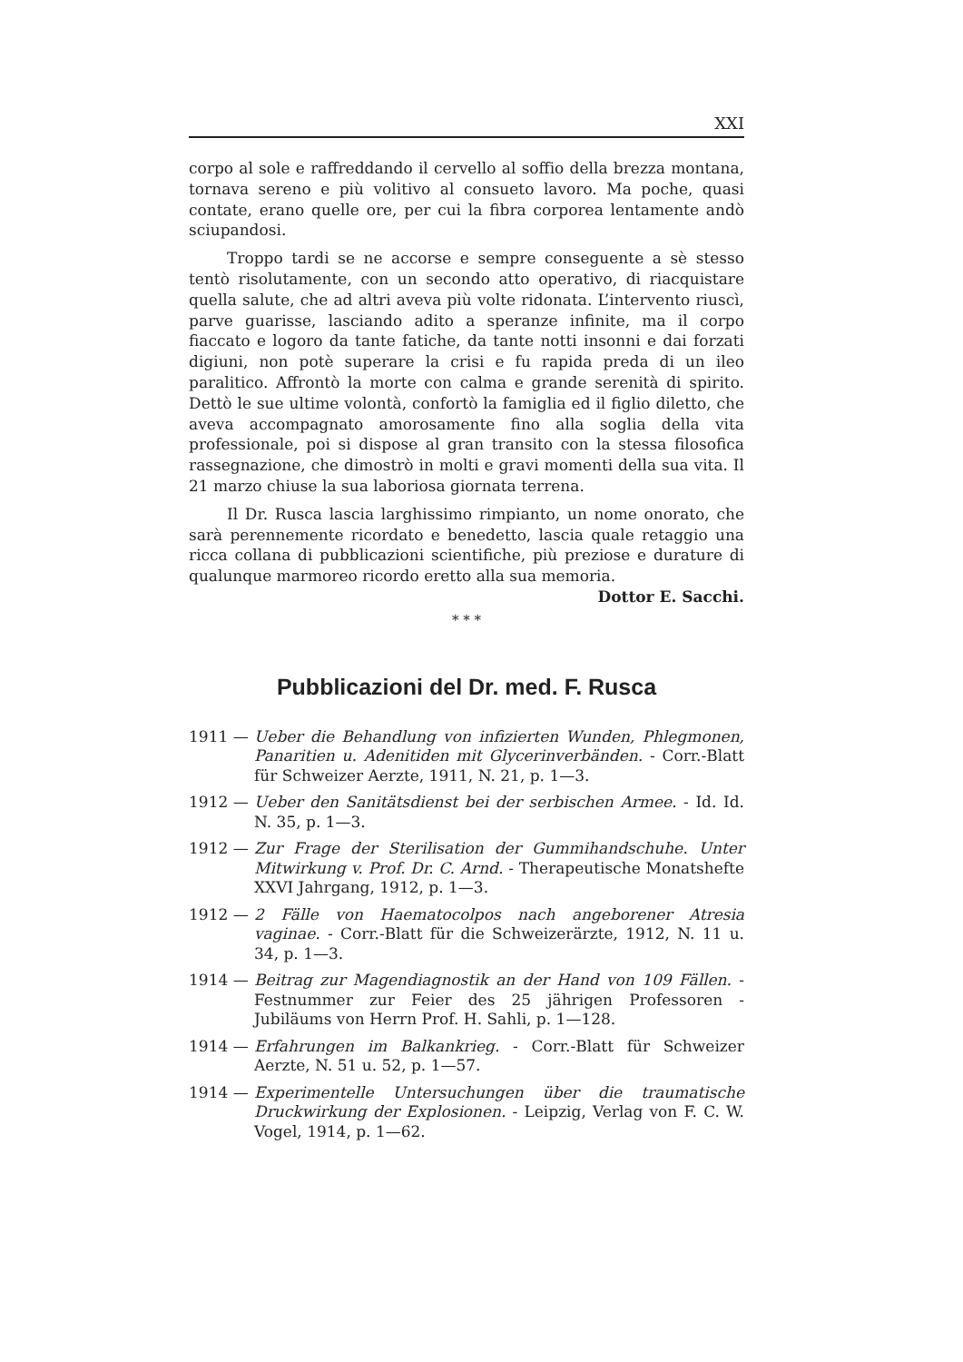XXI
corpo al sole e raffreddando il cervello al soffio della brezza montana, tornava sereno e più volitivo al consueto lavoro. Ma poche, quasi contate, erano quelle ore, per cui la fibra corporea lentamente andò sciupandosi.
Troppo tardi se ne accorse e sempre conseguente a sè stesso tentò risolutamente, con un secondo atto operativo, di riacquistare quella salute, che ad altri aveva più volte ridonata. L’intervento riuscì, parve guarisse, lasciando adito a speranze infinite, ma il corpo fiaccato e logoro da tante fatiche, da tante notti insonni e dai forzati digiuni, non potè superare la crisi e fu rapida preda di un ileo paralitico. Affrontò la morte con calma e grande serenità di spirito. Dettò le sue ultime volontà, confortò la famiglia ed il figlio diletto, che aveva accompagnato amorosamente fino alla soglia della vita professionale, poi si dispose al gran transito con la stessa filosofica rassegnazione, che dimostrò in molti e gravi momenti della sua vita. Il 21 marzo chiuse la sua laboriosa giornata terrena.
Il Dr. Rusca lascia larghissimo rimpianto, un nome onorato, che sarà perennemente ricordato e benedetto, lascia quale retaggio una ricca collana di pubblicazioni scientifiche, più preziose e durature di qualunque marmoreo ricordo eretto alla sua memoria. Dottor E. Sacchi.
* * *
Pubblicazioni del Dr. med. F. Rusca
1911 — Ueber die Behandlung von infizierten Wunden, Phlegmonen, Panaritien u. Adenitiden mit Glycerinverbänden. - Corr.-Blatt für Schweizer Aerzte, 1911, N. 21, p. 1—3.
1912 — Ueber den Sanitätsdienst bei der serbischen Armee. - Id. Id. N. 35, p. 1—3.
1912 — Zur Frage der Sterilisation der Gummihandschuhe. Unter Mitwirkung v. Prof. Dr. C. Arnd. - Therapeutische Monatshefte XXVI Jahrgang, 1912, p. 1—3.
1912 — 2 Fälle von Haematocolpos nach angeborener Atresia vaginae. - Corr.-Blatt für die Schweizerärzte, 1912, N. 11 u. 34, p. 1—3.
1914 — Beitrag zur Magendiagnostik an der Hand von 109 Fällen. - Festnummer zur Feier des 25 jährigen Professoren - Jubiläums von Herrn Prof. H. Sahli, p. 1—128.
1914 — Erfahrungen im Balkankrieg. - Corr.-Blatt für Schweizer Aerzte, N. 51 u. 52, p. 1—57.
1914 — Experimentelle Untersuchungen über die traumatische Druckwirkung der Explosionen. - Leipzig, Verlag von F. C. W. Vogel, 1914, p. 1—62.